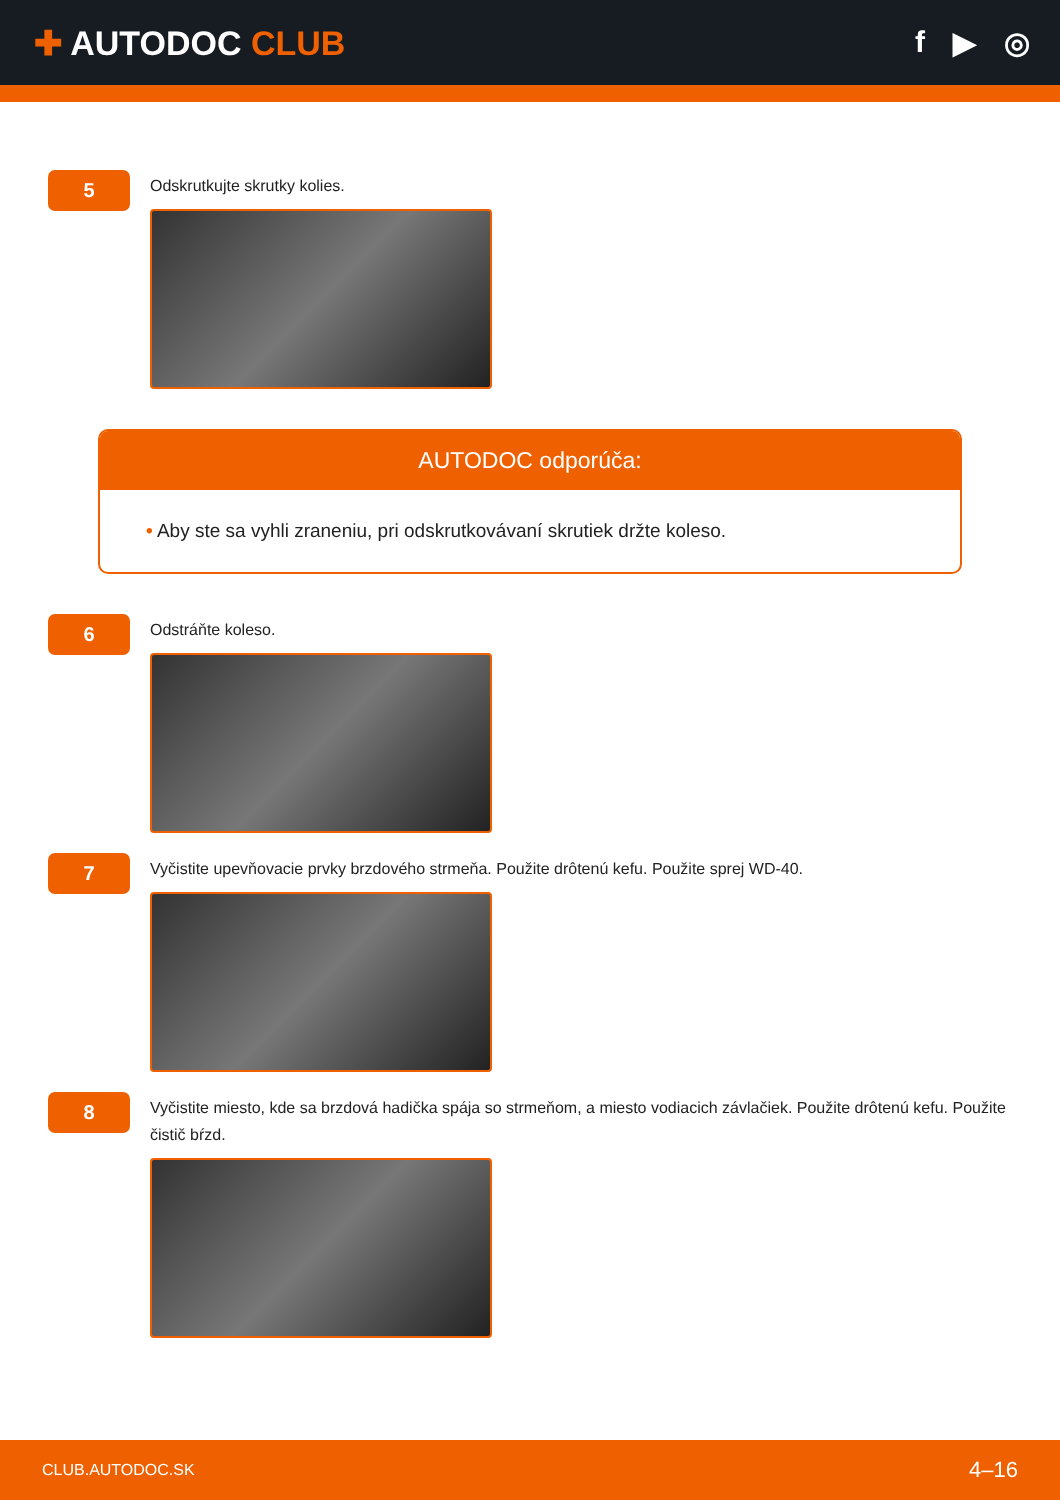✚ AUTODOC CLUB f ▶ ◎
5
Odskrutkujte skrutky kolies.
AUTODOC odporúča:
• Aby ste sa vyhli zraneniu, pri odskrutkovávaní skrutiek držte koleso.
6
Odstráňte koleso.
7
Vyčistite upevňovacie prvky brzdového strmeňa. Použite drôtenú kefu. Použite sprej WD-40.
8
Vyčistite miesto, kde sa brzdová hadička spája so strmeňom, a miesto vodiacich závlačiek. Použite drôtenú kefu. Použite čistič bŕzd.
CLUB.AUTODOC.SK 4–16